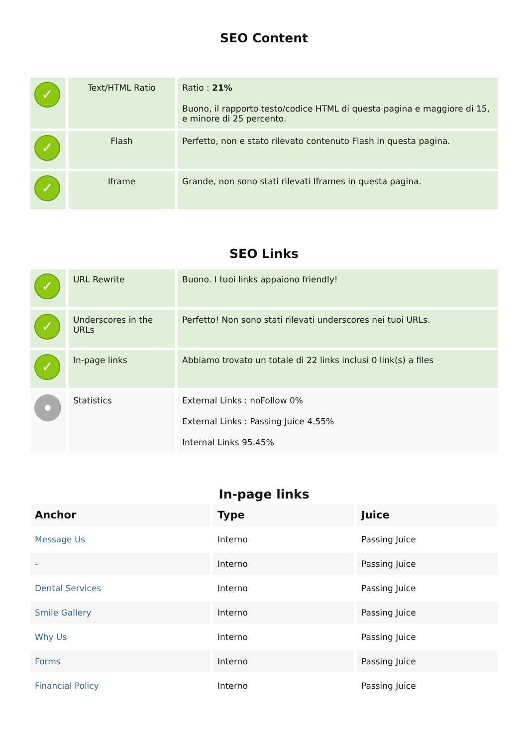SEO Content
| ✓ | Text/HTML Ratio | Ratio : 21% Buono, il rapporto testo/codice HTML di questa pagina e maggiore di 15, e minore di 25 percento. |
| ✓ | Flash | Perfetto, non e stato rilevato contenuto Flash in questa pagina. |
| ✓ | Iframe | Grande, non sono stati rilevati Iframes in questa pagina. |
SEO Links
| ✓ | URL Rewrite | Buono. I tuoi links appaiono friendly! |
| ✓ | Underscores in the URLs | Perfetto! Non sono stati rilevati underscores nei tuoi URLs. |
| ✓ | In-page links | Abbiamo trovato un totale di 22 links inclusi 0 link(s) a files |
| | Statistics | External Links : noFollow 0% External Links : Passing Juice 4.55% Internal Links 95.45% |
In-page links
| Anchor | Type | Juice |
| --- | --- | --- |
| Message Us | Interno | Passing Juice |
| - | Interno | Passing Juice |
| Dental Services | Interno | Passing Juice |
| Smile Gallery | Interno | Passing Juice |
| Why Us | Interno | Passing Juice |
| Forms | Interno | Passing Juice |
| Financial Policy | Interno | Passing Juice |